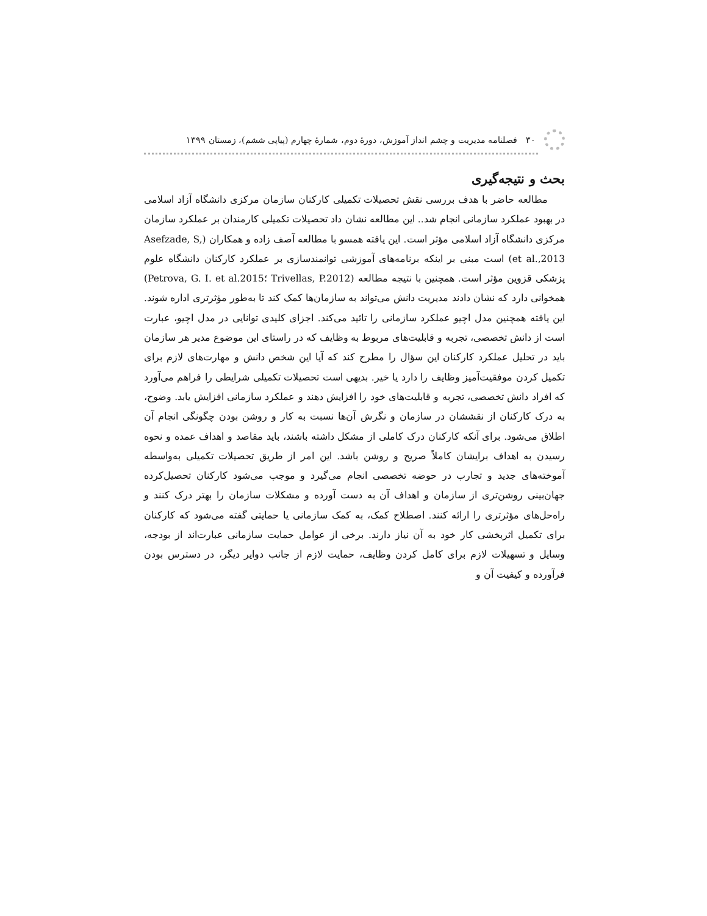۳۰ فصلنامه مدیریت و چشم انداز آموزش، دورهٔ دوم، شمارهٔ چهارم (پیاپی ششم)، زمستان ۱۳۹۹
بحث و نتیجه‌گیری
مطالعه حاضر با هدف بررسی نقش تحصیلات تکمیلی کارکنان سازمان مرکزی دانشگاه آزاد اسلامی در بهبود عملکرد سازمانی انجام شد.. این مطالعه نشان داد تحصیلات تکمیلی کارمندان بر عملکرد سازمان مرکزی دانشگاه آزاد اسلامی مؤثر است. این یافته همسو با مطالعه آصف زاده و همکاران (Asefzade, S, et al.,2013) است مبنی بر اینکه برنامه‌های آموزشی توانمندسازی بر عملکرد کارکنان دانشگاه علوم پزشکی قزوین مؤثر است. همچنین با نتیجه مطالعه (Trivellas, P.2012 ؛Petrova, G. I. et al.2015) همخوانی دارد که نشان دادند مدیریت دانش می‌تواند به سازمان‌ها کمک کند تا به‌طور مؤثرتری اداره شوند. این یافته همچنین مدل اچیو عملکرد سازمانی را تائید می‌کند. اجزای کلیدی توانایی در مدل اچیو، عبارت است از دانش تخصصی، تجربه و قابلیت‌های مربوط به وظایف که در راستای این موضوع مدیر هر سازمان باید در تحلیل عملکرد کارکنان این سؤال را مطرح کند که آیا این شخص دانش و مهارت‌های لازم برای تکمیل کردن موفقیت‌آمیز وظایف را دارد یا خیر. بدیهی است تحصیلات تکمیلی شرایطی را فراهم می‌آورد که افراد دانش تخصصی، تجربه و قابلیت‌های خود را افزایش دهند و عملکرد سازمانی افزایش یابد. وضوح، به درک کارکنان از نقششان در سازمان و نگرش آن‌ها نسبت به کار و روشن بودن چگونگی انجام آن اطلاق می‌شود. برای آنکه کارکنان درک کاملی از مشکل داشته باشند، باید مقاصد و اهداف عمده و نحوه رسیدن به اهداف برایشان کاملاً صریح و روشن باشد. این امر از طریق تحصیلات تکمیلی به‌واسطه آموخته‌های جدید و تجارب در حوضه تخصصی انجام می‌گیرد و موجب می‌شود کارکنان تحصیل‌کرده جهان‌بینی روشن‌تری از سازمان و اهداف آن به دست آورده و مشکلات سازمان را بهتر درک کنند و راه‌حل‌های مؤثرتری را ارائه کنند. اصطلاح کمک، به کمک سازمانی یا حمایتی گفته می‌شود که کارکنان برای تکمیل اثربخشی کار خود به آن نیاز دارند. برخی از عوامل حمایت سازمانی عبارت‌اند از بودجه، وسایل و تسهیلات لازم برای کامل کردن وظایف، حمایت لازم از جانب دوایر دیگر، در دسترس بودن فرآورده و کیفیت آن و